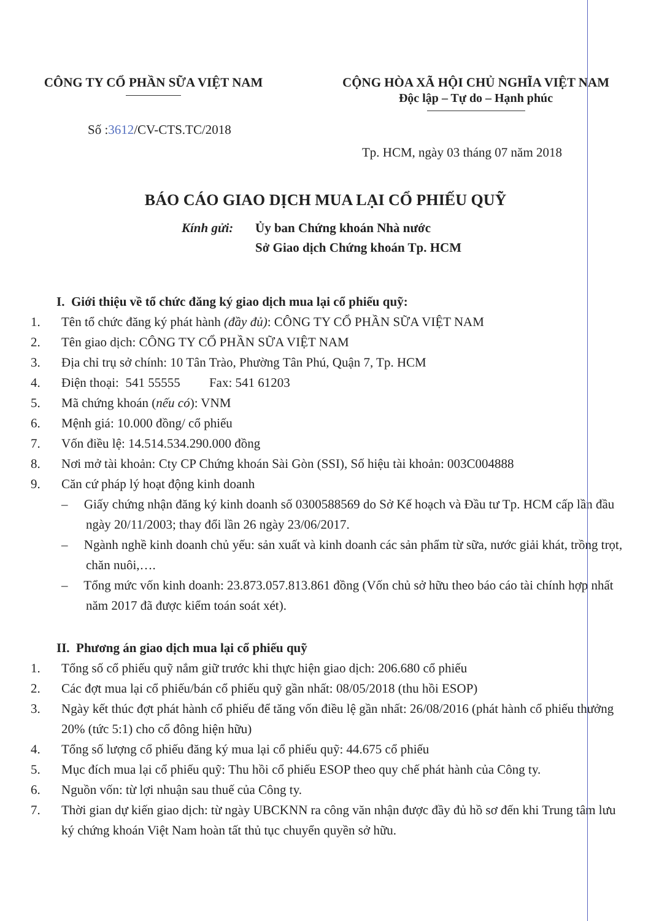CÔNG TY CỔ PHẦN SỮA VIỆT NAM CỘNG HÒA XÃ HỘI CHỦ NGHĨA VIỆT NAM
Độc lập – Tự do – Hạnh phúc
Số :3612/CV-CTS.TC/2018
Tp. HCM, ngày 03 tháng 07 năm 2018
BÁO CÁO GIAO DỊCH MUA LẠI CỔ PHIẾU QUỸ
Kính gửi: Ủy ban Chứng khoán Nhà nước
Sở Giao dịch Chứng khoán Tp. HCM
I. Giới thiệu về tổ chức đăng ký giao dịch mua lại cổ phiếu quỹ:
1. Tên tổ chức đăng ký phát hành (đầy đủ): CÔNG TY CỔ PHẦN SỮA VIỆT NAM
2. Tên giao dịch: CÔNG TY CỔ PHẦN SỮA VIỆT NAM
3. Địa chỉ trụ sở chính: 10 Tân Trào, Phường Tân Phú, Quận 7, Tp. HCM
4. Điện thoại: 541 55555 Fax: 541 61203
5. Mã chứng khoán (nếu có): VNM
6. Mệnh giá: 10.000 đồng/ cổ phiếu
7. Vốn điều lệ: 14.514.534.290.000 đồng
8. Nơi mở tài khoản: Cty CP Chứng khoán Sài Gòn (SSI), Số hiệu tài khoản: 003C004888
9. Căn cứ pháp lý hoạt động kinh doanh
– Giấy chứng nhận đăng ký kinh doanh số 0300588569 do Sở Kế hoạch và Đầu tư Tp. HCM cấp lần đầu ngày 20/11/2003; thay đổi lần 26 ngày 23/06/2017.
– Ngành nghề kinh doanh chủ yếu: sản xuất và kinh doanh các sản phẩm từ sữa, nước giải khát, trồng trọt, chăn nuôi,….
– Tổng mức vốn kinh doanh: 23.873.057.813.861 đồng (Vốn chủ sở hữu theo báo cáo tài chính hợp nhất năm 2017 đã được kiểm toán soát xét).
II. Phương án giao dịch mua lại cổ phiếu quỹ
1. Tổng số cổ phiếu quỹ nắm giữ trước khi thực hiện giao dịch: 206.680 cổ phiếu
2. Các đợt mua lại cổ phiếu/bán cổ phiếu quỹ gần nhất: 08/05/2018 (thu hồi ESOP)
3. Ngày kết thúc đợt phát hành cổ phiếu để tăng vốn điều lệ gần nhất: 26/08/2016 (phát hành cổ phiếu thưởng 20% (tức 5:1) cho cổ đông hiện hữu)
4. Tổng số lượng cổ phiếu đăng ký mua lại cổ phiếu quỹ: 44.675 cổ phiếu
5. Mục đích mua lại cổ phiếu quỹ: Thu hồi cổ phiếu ESOP theo quy chế phát hành của Công ty.
6. Nguồn vốn: từ lợi nhuận sau thuế của Công ty.
7. Thời gian dự kiến giao dịch: từ ngày UBCKNN ra công văn nhận được đầy đủ hồ sơ đến khi Trung tâm lưu ký chứng khoán Việt Nam hoàn tất thủ tục chuyển quyền sở hữu.